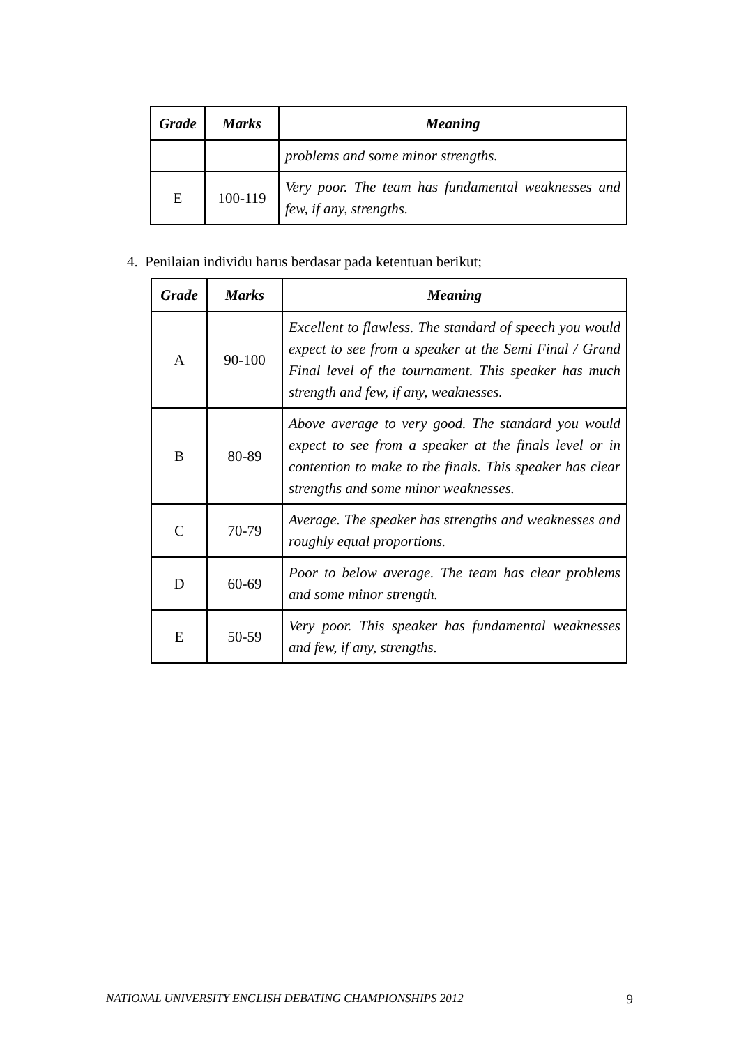| Grade | Marks | Meaning |
| --- | --- | --- |
| | | problems and some minor strengths. |
| E | 100-119 | Very poor. The team has fundamental weaknesses and few, if any, strengths. |
4. Penilaian individu harus berdasar pada ketentuan berikut;
| Grade | Marks | Meaning |
| --- | --- | --- |
| A | 90-100 | Excellent to flawless. The standard of speech you would expect to see from a speaker at the Semi Final / Grand Final level of the tournament. This speaker has much strength and few, if any, weaknesses. |
| B | 80-89 | Above average to very good. The standard you would expect to see from a speaker at the finals level or in contention to make to the finals. This speaker has clear strengths and some minor weaknesses. |
| C | 70-79 | Average. The speaker has strengths and weaknesses and roughly equal proportions. |
| D | 60-69 | Poor to below average. The team has clear problems and some minor strength. |
| E | 50-59 | Very poor. This speaker has fundamental weaknesses and few, if any, strengths. |
NATIONAL UNIVERSITY ENGLISH DEBATING CHAMPIONSHIPS 2012 9